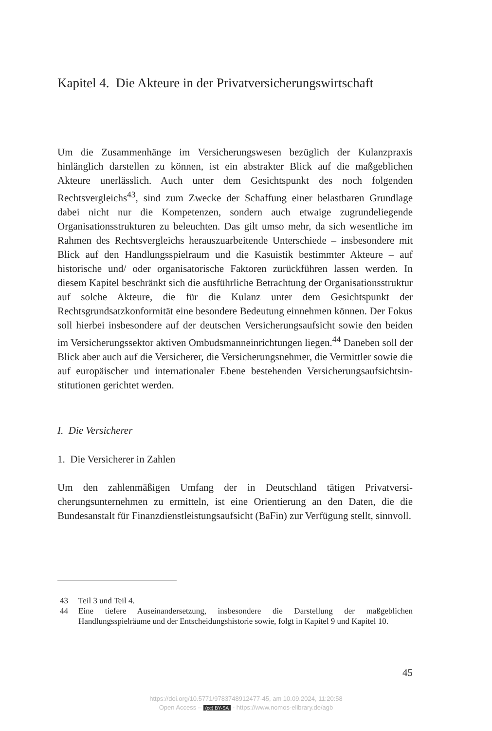Kapitel 4. Die Akteure in der Privatversicherungswirtschaft
Um die Zusammenhänge im Versicherungswesen bezüglich der Kulanz­praxis hinlänglich darstellen zu können, ist ein abstrakter Blick auf die maßgeblichen Akteure unerlässlich. Auch unter dem Gesichtspunkt des noch folgenden Rechtsvergleichs<sup>43</sup>, sind zum Zwecke der Schaffung einer belastbaren Grundlage dabei nicht nur die Kompetenzen, sondern auch etwaige zugrundeliegende Organisationsstrukturen zu beleuchten. Das gilt umso mehr, da sich wesentliche im Rahmen des Rechtsvergleichs heraus­zuarbeitende Unterschiede – insbesondere mit Blick auf den Handlungs­spielraum und die Kasuistik bestimmter Akteure – auf historische und/ oder organisatorische Faktoren zurückführen lassen werden. In diesem Kapitel beschränkt sich die ausführliche Betrachtung der Organisations­struktur auf solche Akteure, die für die Kulanz unter dem Gesichtspunkt der Rechtsgrundsatzkonformität eine besondere Bedeutung einnehmen können. Der Fokus soll hierbei insbesondere auf der deutschen Versiche­rungsaufsicht sowie den beiden im Versicherungssektor aktiven Ombuds­manneinrichtungen liegen.<sup>44</sup> Daneben soll der Blick aber auch auf die Versicherer, die Versicherungsnehmer, die Vermittler sowie die auf euro­päischer und internationaler Ebene bestehenden Versicherungsaufsichtsin­stitutionen gerichtet werden.
I. Die Versicherer
1. Die Versicherer in Zahlen
Um den zahlenmäßigen Umfang der in Deutschland tätigen Privatversi­cherungsunternehmen zu ermitteln, ist eine Orientierung an den Daten, die die Bundesanstalt für Finanzdienstleistungsaufsicht (BaFin) zur Verfü­gung stellt, sinnvoll.
43 Teil 3 und Teil 4.
44 Eine tiefere Auseinandersetzung, insbesondere die Darstellung der maßgeblichen Handlungsspielräume und der Entscheidungshistorie sowie, folgt in Kapitel 9 und Kapitel 10.
45
https://doi.org/10.5771/9783748912477-45, am 10.09.2024, 11:20:58
Open Access – (cc) BY-SA - https://www.nomos-elibrary.de/agb